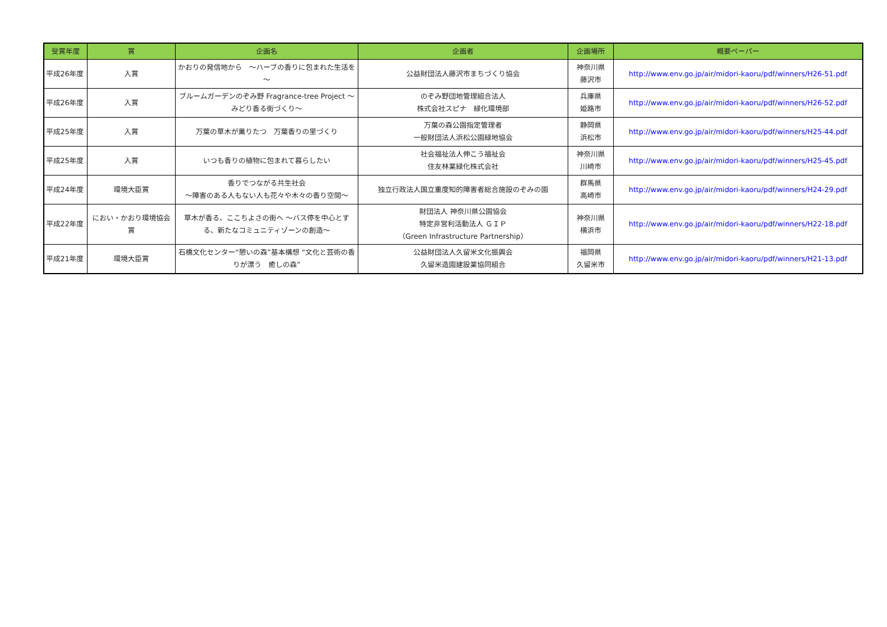| 受賞年度 | 賞 | 企画名 | 企画者 | 企画場所 | 概要ペーパー |
| --- | --- | --- | --- | --- | --- |
| 平成26年度 | 入賞 | かおりの発信地から ～ハーブの香りに包まれた生活を～ | 公益財団法人藤沢市まちづくり協会 | 神奈川県 藤沢市 | http://www.env.go.jp/air/midori-kaoru/pdf/winners/H26-51.pdf |
| 平成26年度 | 入賞 | ブルームガーデンのぞみ野 Fragrance-tree Project ～みどり香る街づくり～ | のぞみ野団地管理組合法人 株式会社スピナ 緑化環境部 | 兵庫県 姫路市 | http://www.env.go.jp/air/midori-kaoru/pdf/winners/H26-52.pdf |
| 平成25年度 | 入賞 | 万葉の草木が薫りたつ 万葉香りの里づくり | 万葉の森公園指定管理者 一般財団法人浜松公園緑地協会 | 静岡県 浜松市 | http://www.env.go.jp/air/midori-kaoru/pdf/winners/H25-44.pdf |
| 平成25年度 | 入賞 | いつも香りの植物に包まれて暮らしたい | 社会福祉法人伸こう福祉会 住友林業緑化株式会社 | 神奈川県 川崎市 | http://www.env.go.jp/air/midori-kaoru/pdf/winners/H25-45.pdf |
| 平成24年度 | 環境大臣賞 | 香りでつながる共生社会 ～障害のある人もない人も花々や木々の香り空間～ | 独立行政法人国立重度知的障害者総合施設のぞみの園 | 群馬県 高崎市 | http://www.env.go.jp/air/midori-kaoru/pdf/winners/H24-29.pdf |
| 平成22年度 | におい・かおり環境協会賞 | 草木が香る、ここちよさの街へ ～バス停を中心とする、新たなコミュニティゾーンの創造～ | 財団法人 神奈川県公園協会 特定非営利活動法人 ＧＩＰ （Green Infrastructure Partnership） | 神奈川県 横浜市 | http://www.env.go.jp/air/midori-kaoru/pdf/winners/H22-18.pdf |
| 平成21年度 | 環境大臣賞 | 石橋文化センター“憩いの森”基本構想 “文化と芸術の香りが漂う 癒しの森” | 公益財団法人久留米文化振興会 久留米造園建設業協同組合 | 福岡県 久留米市 | http://www.env.go.jp/air/midori-kaoru/pdf/winners/H21-13.pdf |